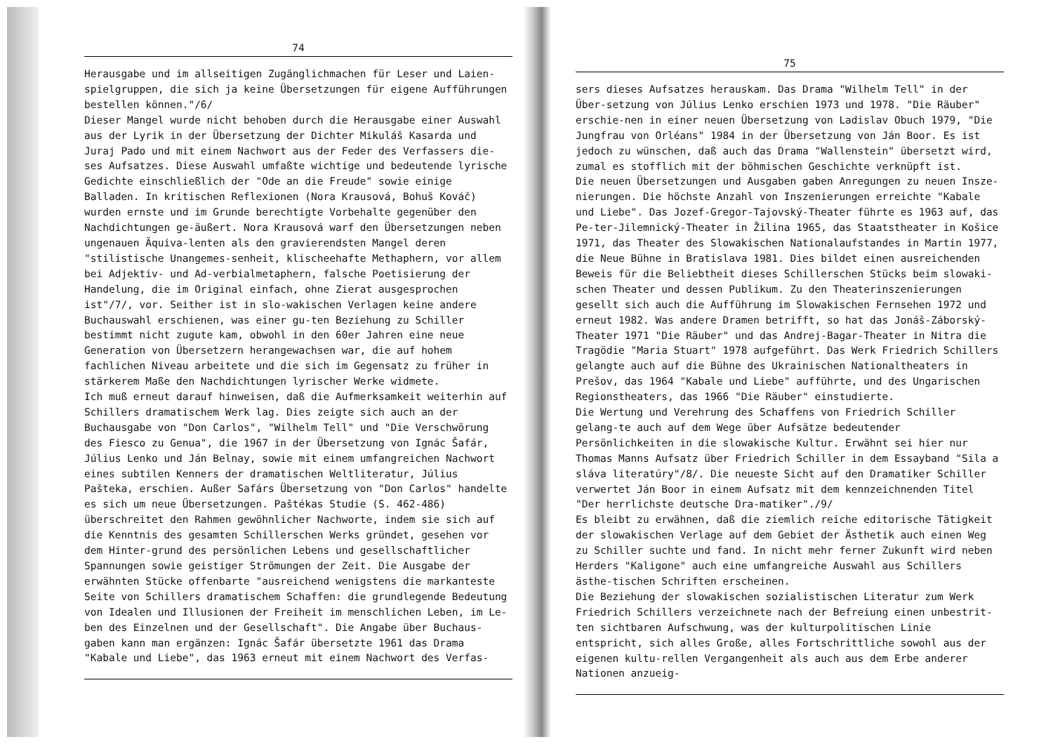74
Herausgabe und im allseitigen Zugänglichmachen für Leser und Laien-spielgruppen, die sich ja keine Übersetzungen für eigene Aufführungen bestellen können."/6/
Dieser Mangel wurde nicht behoben durch die Herausgabe einer Auswahl aus der Lyrik in der Übersetzung der Dichter Mikuláš Kasarda und Juraj Pado und mit einem Nachwort aus der Feder des Verfassers die-ses Aufsatzes. Diese Auswahl umfaßte wichtige und bedeutende lyrische Gedichte einschließlich der "Ode an die Freude" sowie einige Balladen. In kritischen Reflexionen (Nora Krausová, Bohuš Kováč) wurden ernste und im Grunde berechtigte Vorbehalte gegenüber den Nachdichtungen ge-äußert. Nora Krausová warf den Übersetzungen neben ungenauen Äquiva-lenten als den gravierendsten Mangel deren "stilistische Unangemes-senheit, klischeehafte Methaphern, vor allem bei Adjektiv- und Ad-verbialmetaphern, falsche Poetisierung der Handelung, die im Original einfach, ohne Zierat ausgesprochen ist"/7/, vor. Seither ist in slo-wakischen Verlagen keine andere Buchauswahl erschienen, was einer gu-ten Beziehung zu Schiller bestimmt nicht zugute kam, obwohl in den 60er Jahren eine neue Generation von Übersetzern herangewachsen war, die auf hohem fachlichen Niveau arbeitete und die sich im Gegensatz zu früher in stärkerem Maße den Nachdichtungen lyrischer Werke widmete.
Ich muß erneut darauf hinweisen, daß die Aufmerksamkeit weiterhin auf Schillers dramatischem Werk lag. Dies zeigte sich auch an der Buchausgabe von "Don Carlos", "Wilhelm Tell" und "Die Verschwörung des Fiesco zu Genua", die 1967 in der Übersetzung von Ignác Šafár, Július Lenko und Ján Belnay, sowie mit einem umfangreichen Nachwort eines subtilen Kenners der dramatischen Weltliteratur, Július Pašteka, erschien. Außer Safárs Übersetzung von "Don Carlos" handelte es sich um neue Übersetzungen. Paštékas Studie (S. 462-486) überschreitet den Rahmen gewöhnlicher Nachworte, indem sie sich auf die Kenntnis des gesamten Schillerschen Werks gründet, gesehen vor dem Hinter-grund des persönlichen Lebens und gesellschaftlicher Spannungen sowie geistiger Strömungen der Zeit. Die Ausgabe der erwähnten Stücke offenbarte "ausreichend wenigstens die markanteste Seite von Schillers dramatischem Schaffen: die grundlegende Bedeutung von Idealen und Illusionen der Freiheit im menschlichen Leben, im Le-ben des Einzelnen und der Gesellschaft". Die Angabe über Buchaus-gaben kann man ergänzen: Ignác Šafár übersetzte 1961 das Drama "Kabale und Liebe", das 1963 erneut mit einem Nachwort des Verfas-
75
sers dieses Aufsatzes herauskam. Das Drama "Wilhelm Tell" in der Über-setzung von Július Lenko erschien 1973 und 1978. "Die Räuber" erschie-nen in einer neuen Übersetzung von Ladislav Obuch 1979, "Die Jungfrau von Orléans" 1984 in der Übersetzung von Ján Boor. Es ist jedoch zu wünschen, daß auch das Drama "Wallenstein" übersetzt wird, zumal es stofflich mit der böhmischen Geschichte verknüpft ist.
Die neuen Übersetzungen und Ausgaben gaben Anregungen zu neuen Insze-nierungen. Die höchste Anzahl von Inszenierungen erreichte "Kabale und Liebe". Das Jozef-Gregor-Tajovský-Theater führte es 1963 auf, das Pe-ter-Jilemnický-Theater in Žilina 1965, das Staatstheater in Košice 1971, das Theater des Slowakischen Nationalaufstandes in Martin 1977, die Neue Bühne in Bratislava 1981. Dies bildet einen ausreichenden Beweis für die Beliebtheit dieses Schillerschen Stücks beim slowaki-schen Theater und dessen Publikum. Zu den Theaterinszenierungen gesellt sich auch die Aufführung im Slowakischen Fernsehen 1972 und erneut 1982. Was andere Dramen betrifft, so hat das Jonáš-Záborský-Theater 1971 "Die Räuber" und das Andrej-Bagar-Theater in Nitra die Tragödie "Maria Stuart" 1978 aufgeführt. Das Werk Friedrich Schillers gelangte auch auf die Bühne des Ukrainischen Nationaltheaters in Prešov, das 1964 "Kabale und Liebe" aufführte, und des Ungarischen Regionstheaters, das 1966 "Die Räuber" einstudierte.
Die Wertung und Verehrung des Schaffens von Friedrich Schiller gelang-te auch auf dem Wege über Aufsätze bedeutender Persönlichkeiten in die slowakische Kultur. Erwähnt sei hier nur Thomas Manns Aufsatz über Friedrich Schiller in dem Essayband "Sila a sláva literatúry"/8/. Die neueste Sicht auf den Dramatiker Schiller verwertet Ján Boor in einem Aufsatz mit dem kennzeichnenden Titel "Der herrlichste deutsche Dra-matiker"./9/
Es bleibt zu erwähnen, daß die ziemlich reiche editorische Tätigkeit der slowakischen Verlage auf dem Gebiet der Ästhetik auch einen Weg zu Schiller suchte und fand. In nicht mehr ferner Zukunft wird neben Herders "Kaligone" auch eine umfangreiche Auswahl aus Schillers ästhe-tischen Schriften erscheinen.
Die Beziehung der slowakischen sozialistischen Literatur zum Werk Friedrich Schillers verzeichnete nach der Befreiung einen unbestrit-ten sichtbaren Aufschwung, was der kulturpolitischen Linie entspricht, sich alles Große, alles Fortschrittliche sowohl aus der eigenen kultu-rellen Vergangenheit als auch aus dem Erbe anderer Nationen anzueig-